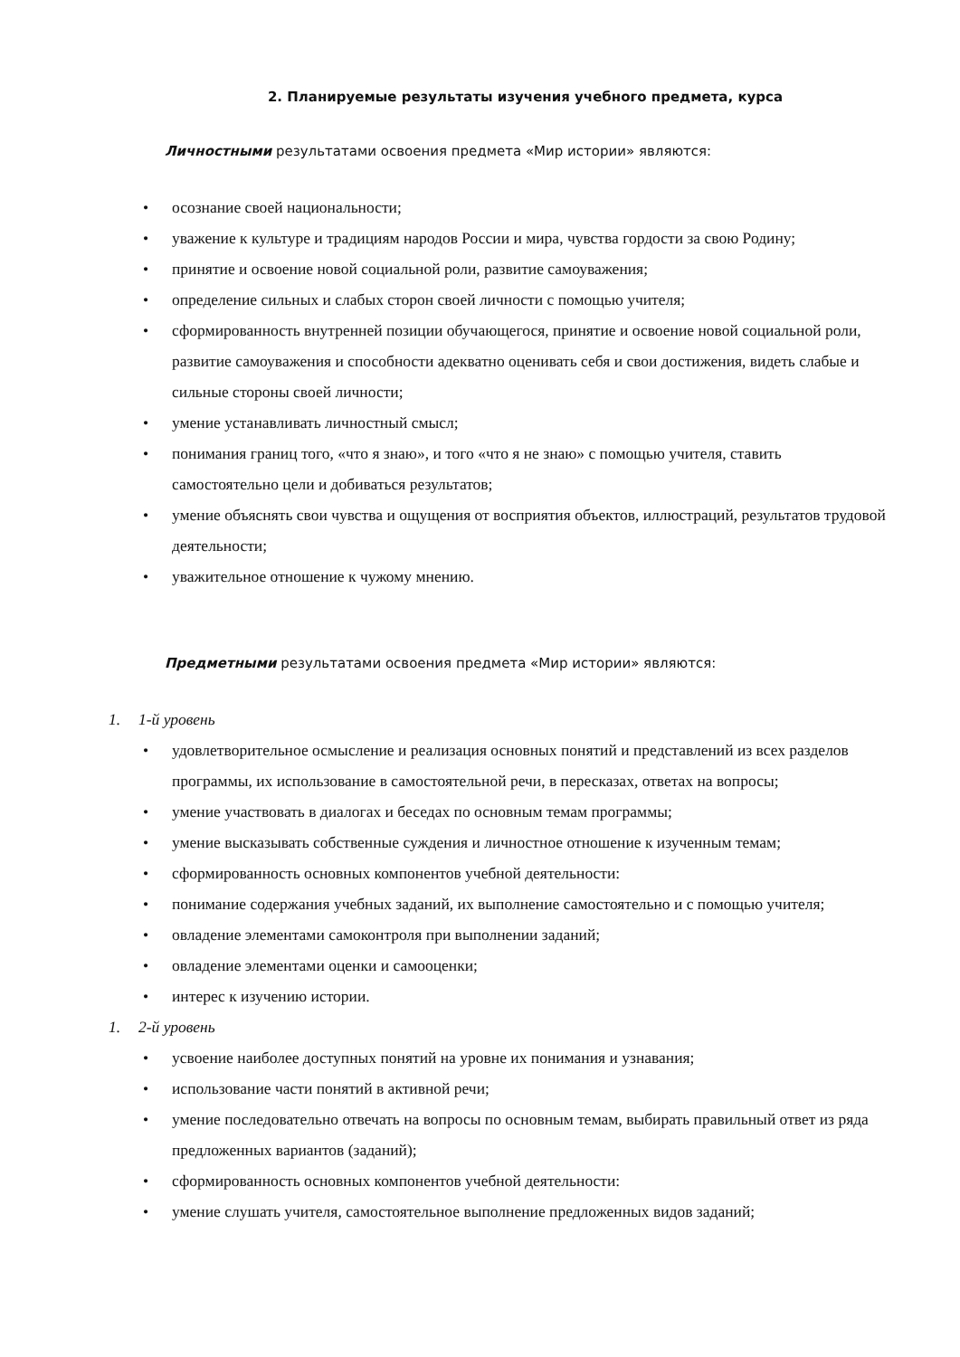2. Планируемые результаты изучения учебного предмета, курса
Личностными результатами освоения предмета «Мир истории» являются:
• осознание своей национальности;
• уважение к культуре и традициям народов России и мира, чувства гордости за свою Родину;
• принятие и освоение новой социальной роли, развитие самоуважения;
• определение сильных и слабых сторон своей личности с помощью учителя;
• сформированность внутренней позиции обучающегося, принятие и освоение новой социальной роли, развитие самоуважения и способности адекватно оценивать себя и свои достижения, видеть слабые и сильные стороны своей личности;
• умение устанавливать личностный смысл;
• понимания границ того, «что я знаю», и того «что я не знаю» с помощью учителя, ставить самостоятельно цели и добиваться результатов;
• умение объяснять свои чувства и ощущения от восприятия объектов, иллюстраций, результатов трудовой деятельности;
• уважительное отношение к чужому мнению.
Предметными результатами освоения предмета «Мир истории» являются:
1. 1-й уровень
• удовлетворительное осмысление и реализация основных понятий и представлений из всех разделов программы, их использование в самостоятельной речи, в пересказах, ответах на вопросы;
• умение участвовать в диалогах и беседах по основным темам программы;
• умение высказывать собственные суждения и личностное отношение к изученным темам;
• сформированность основных компонентов учебной деятельности:
• понимание содержания учебных заданий, их выполнение самостоятельно и с помощью учителя;
• овладение элементами самоконтроля при выполнении заданий;
• овладение элементами оценки и самооценки;
• интерес к изучению истории.
1. 2-й уровень
• усвоение наиболее доступных понятий на уровне их понимания и узнавания;
• использование части понятий в активной речи;
• умение последовательно отвечать на вопросы по основным темам, выбирать правильный ответ из ряда предложенных вариантов (заданий);
• сформированность основных компонентов учебной деятельности:
• умение слушать учителя, самостоятельное выполнение предложенных видов заданий;